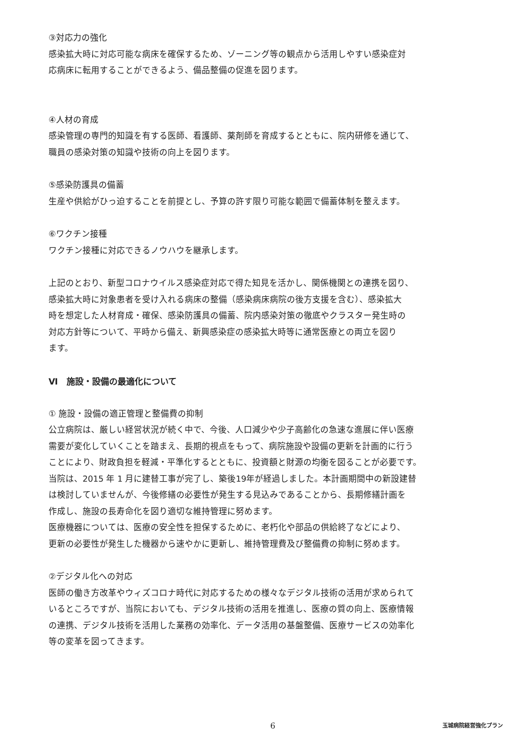③対応力の強化
感染拡大時に対応可能な病床を確保するため、ゾーニング等の観点から活用しやすい感染症対
応病床に転用することができるよう、備品整備の促進を図ります。
④人材の育成
感染管理の専門的知識を有する医師、看護師、薬剤師を育成するとともに、院内研修を通じて、
職員の感染対策の知識や技術の向上を図ります。
⑤感染防護具の備蓄
生産や供給がひっ迫することを前提とし、予算の許す限り可能な範囲で備蓄体制を整えます。
⑥ワクチン接種
ワクチン接種に対応できるノウハウを継承します。
上記のとおり、新型コロナウイルス感染症対応で得た知見を活かし、関係機関との連携を図り、
感染拡大時に対象患者を受け入れる病床の整備（感染病床病院の後方支援を含む）、感染拡大
時を想定した人材育成・確保、感染防護具の備蓄、院内感染対策の徹底やクラスター発生時の
対応方針等について、平時から備え、新興感染症の感染拡大時等に通常医療との両立を図り
ます。
Ⅵ　施設・設備の最適化について
① 施設・設備の適正管理と整備費の抑制
公立病院は、厳しい経営状況が続く中で、今後、人口減少や少子高齢化の急速な進展に伴い医療
需要が変化していくことを踏まえ、長期的視点をもって、病院施設や設備の更新を計画的に行う
ことにより、財政負担を軽減・平準化するとともに、投資額と財源の均衡を図ることが必要です。
当院は、2015 年 1 月に建替工事が完了し、築後19年が経過しました。本計画期間中の新設建替
は検討していませんが、今後修繕の必要性が発生する見込みであることから、長期修繕計画を
作成し、施設の長寿命化を図り適切な維持管理に努めます。
医療機器については、医療の安全性を担保するために、老朽化や部品の供給終了などにより、
更新の必要性が発生した機器から速やかに更新し、維持管理費及び整備費の抑制に努めます。
②デジタル化への対応
医師の働き方改革やウィズコロナ時代に対応するための様々なデジタル技術の活用が求められて
いるところですが、当院においても、デジタル技術の活用を推進し、医療の質の向上、医療情報
の連携、デジタル技術を活用した業務の効率化、データ活用の基盤整備、医療サービスの効率化
等の変革を図ってきます。
6 玉城病院経営強化プラン